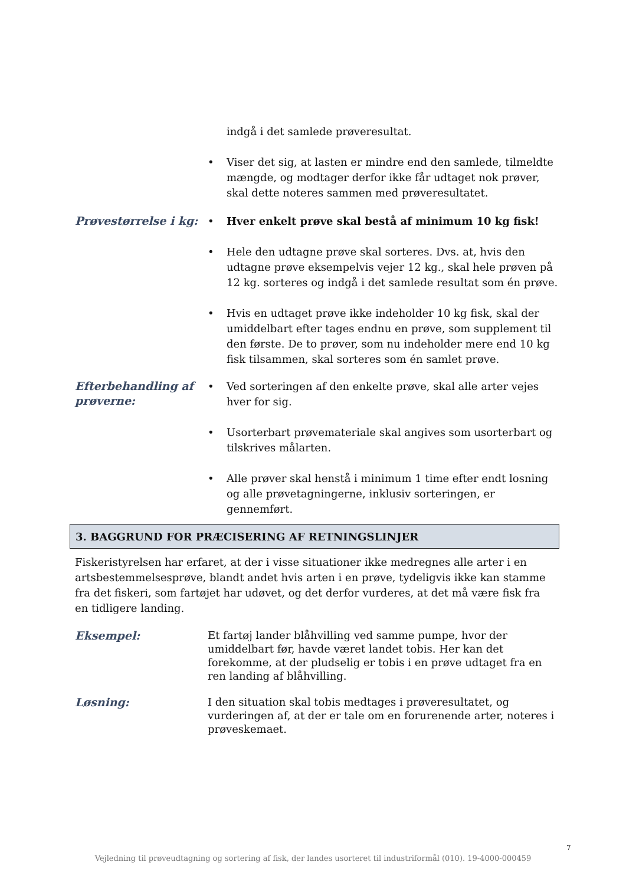indgå i det samlede prøveresultat.
• Viser det sig, at lasten er mindre end den samlede, tilmeldte mængde, og modtager derfor ikke får udtaget nok prøver, skal dette noteres sammen med prøveresultatet.
Prøvestørrelse i kg:
• Hver enkelt prøve skal bestå af minimum 10 kg fisk!
• Hele den udtagne prøve skal sorteres. Dvs. at, hvis den udtagne prøve eksempelvis vejer 12 kg., skal hele prøven på 12 kg. sorteres og indgå i det samlede resultat som én prøve.
• Hvis en udtaget prøve ikke indeholder 10 kg fisk, skal der umiddelbart efter tages endnu en prøve, som supplement til den første. De to prøver, som nu indeholder mere end 10 kg fisk tilsammen, skal sorteres som én samlet prøve.
Efterbehandling af prøverne:
• Ved sorteringen af den enkelte prøve, skal alle arter vejes hver for sig.
• Usorterbart prøvemateriale skal angives som usorterbart og tilskrives målarten.
• Alle prøver skal henstå i minimum 1 time efter endt losning og alle prøvetagningerne, inklusiv sorteringen, er gennemført.
3. BAGGRUND FOR PRÆCISERING AF RETNINGSLINJER
Fiskeristyrelsen har erfaret, at der i visse situationer ikke medregnes alle arter i en artsbestemmelsesprøve, blandt andet hvis arten i en prøve, tydeligvis ikke kan stamme fra det fiskeri, som fartøjet har udøvet, og det derfor vurderes, at det må være fisk fra en tidligere landing.
Eksempel:
Et fartøj lander blåhvilling ved samme pumpe, hvor der umiddelbart før, havde været landet tobis. Her kan det forekomme, at der pludselig er tobis i en prøve udtaget fra en ren landing af blåhvilling.
Løsning:
I den situation skal tobis medtages i prøveresultatet, og vurderingen af, at der er tale om en forurenende arter, noteres i prøveskemaet.
7
Vejledning til prøveudtagning og sortering af fisk, der landes usorteret til industriformål (010). 19-4000-000459